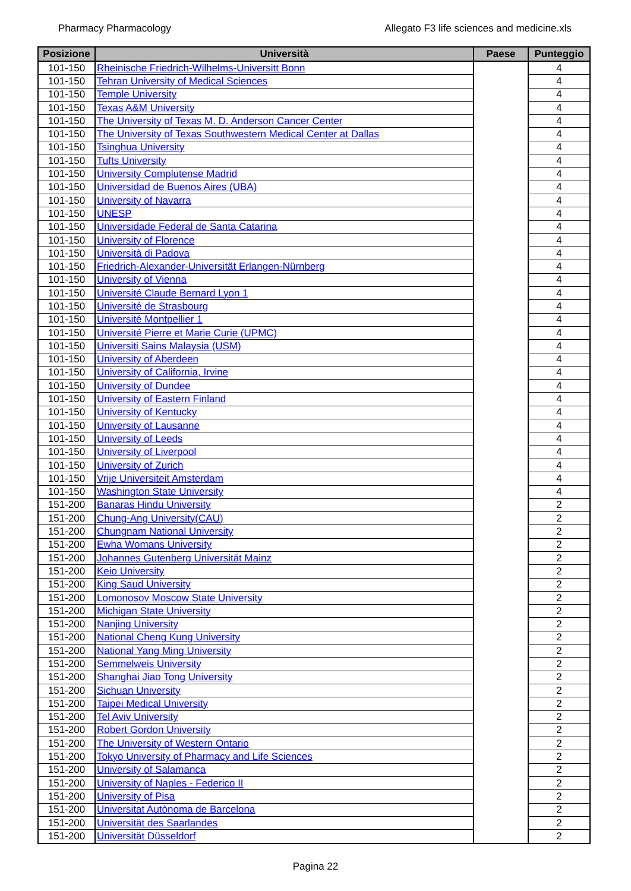Pharmacy Pharmacology Allegato F3 life sciences and medicine.xls
| Posizione | Università | Paese | Punteggio |
| --- | --- | --- | --- |
| 101-150 | Rheinische Friedrich-Wilhelms-Universitt Bonn | | 4 |
| 101-150 | Tehran University of Medical Sciences | | 4 |
| 101-150 | Temple University | | 4 |
| 101-150 | Texas A&M University | | 4 |
| 101-150 | The University of Texas M. D. Anderson Cancer Center | | 4 |
| 101-150 | The University of Texas Southwestern Medical Center at Dallas | | 4 |
| 101-150 | Tsinghua University | | 4 |
| 101-150 | Tufts University | | 4 |
| 101-150 | University Complutense Madrid | | 4 |
| 101-150 | Universidad de Buenos Aires (UBA) | | 4 |
| 101-150 | University of Navarra | | 4 |
| 101-150 | UNESP | | 4 |
| 101-150 | Universidade Federal de Santa Catarina | | 4 |
| 101-150 | University of Florence | | 4 |
| 101-150 | Università di Padova | | 4 |
| 101-150 | Friedrich-Alexander-Universität Erlangen-Nürnberg | | 4 |
| 101-150 | University of Vienna | | 4 |
| 101-150 | Université Claude Bernard Lyon 1 | | 4 |
| 101-150 | Université de Strasbourg | | 4 |
| 101-150 | Université Montpellier 1 | | 4 |
| 101-150 | Université Pierre et Marie Curie (UPMC) | | 4 |
| 101-150 | Universiti Sains Malaysia (USM) | | 4 |
| 101-150 | University of Aberdeen | | 4 |
| 101-150 | University of California, Irvine | | 4 |
| 101-150 | University of Dundee | | 4 |
| 101-150 | University of Eastern Finland | | 4 |
| 101-150 | University of Kentucky | | 4 |
| 101-150 | University of Lausanne | | 4 |
| 101-150 | University of Leeds | | 4 |
| 101-150 | University of Liverpool | | 4 |
| 101-150 | University of Zurich | | 4 |
| 101-150 | Vrije Universiteit Amsterdam | | 4 |
| 101-150 | Washington State University | | 4 |
| 151-200 | Banaras Hindu University | | 2 |
| 151-200 | Chung-Ang University(CAU) | | 2 |
| 151-200 | Chungnam National University | | 2 |
| 151-200 | Ewha Womans University | | 2 |
| 151-200 | Johannes Gutenberg Universität Mainz | | 2 |
| 151-200 | Keio University | | 2 |
| 151-200 | King Saud University | | 2 |
| 151-200 | Lomonosov Moscow State University | | 2 |
| 151-200 | Michigan State University | | 2 |
| 151-200 | Nanjing University | | 2 |
| 151-200 | National Cheng Kung University | | 2 |
| 151-200 | National Yang Ming University | | 2 |
| 151-200 | Semmelweis University | | 2 |
| 151-200 | Shanghai Jiao Tong University | | 2 |
| 151-200 | Sichuan University | | 2 |
| 151-200 | Taipei Medical University | | 2 |
| 151-200 | Tel Aviv University | | 2 |
| 151-200 | Robert Gordon University | | 2 |
| 151-200 | The University of Western Ontario | | 2 |
| 151-200 | Tokyo University of Pharmacy and Life Sciences | | 2 |
| 151-200 | University of Salamanca | | 2 |
| 151-200 | University of Naples - Federico II | | 2 |
| 151-200 | University of Pisa | | 2 |
| 151-200 | Universitat Autònoma de Barcelona | | 2 |
| 151-200 | Universität des Saarlandes | | 2 |
| 151-200 | Universität Düsseldorf | | 2 |
Pagina 22